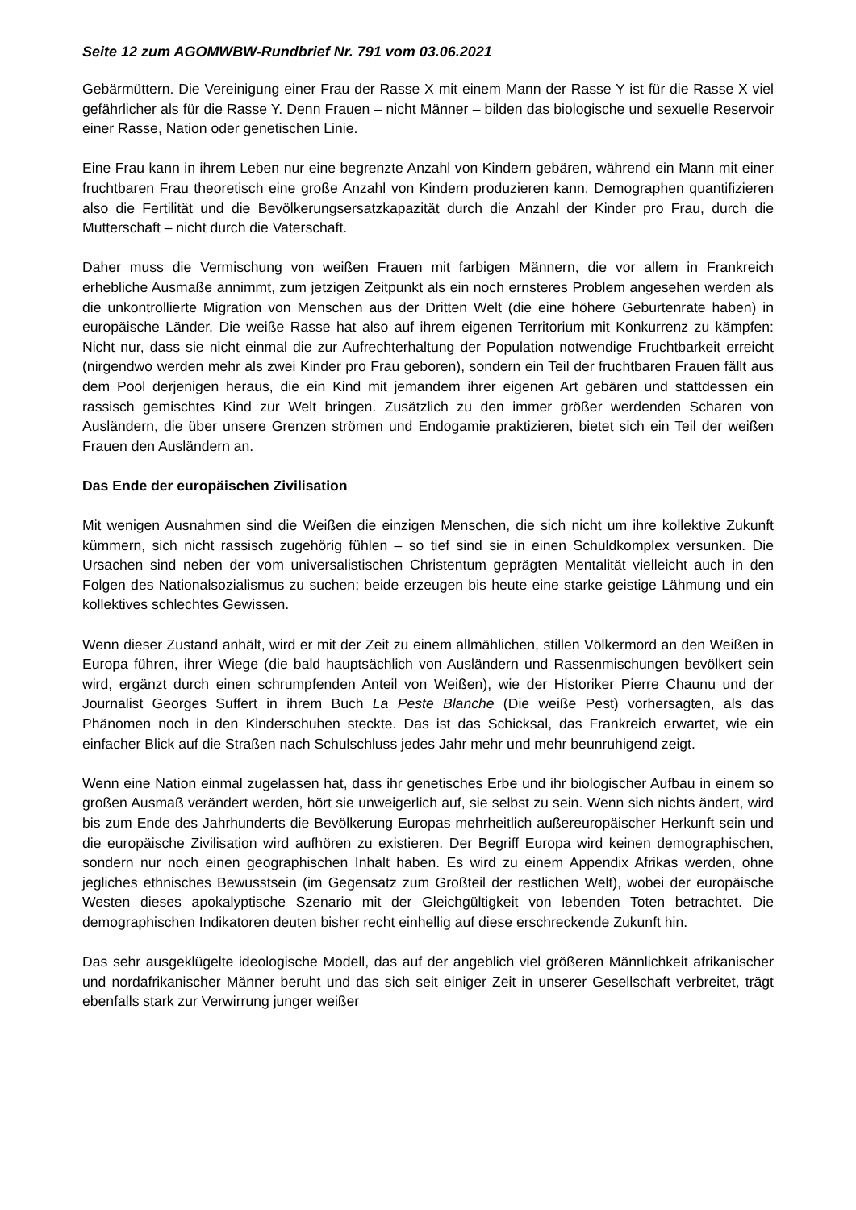Seite 12 zum AGOMWBW-Rundbrief Nr. 791 vom 03.06.2021
Gebärmüttern. Die Vereinigung einer Frau der Rasse X mit einem Mann der Rasse Y ist für die Rasse X viel gefährlicher als für die Rasse Y. Denn Frauen – nicht Männer – bilden das biologische und sexuelle Reservoir einer Rasse, Nation oder genetischen Linie.
Eine Frau kann in ihrem Leben nur eine begrenzte Anzahl von Kindern gebären, während ein Mann mit einer fruchtbaren Frau theoretisch eine große Anzahl von Kindern produzieren kann. Demographen quantifizieren also die Fertilität und die Bevölkerungsersatzkapazität durch die Anzahl der Kinder pro Frau, durch die Mutterschaft – nicht durch die Vaterschaft.
Daher muss die Vermischung von weißen Frauen mit farbigen Männern, die vor allem in Frankreich erhebliche Ausmaße annimmt, zum jetzigen Zeitpunkt als ein noch ernsteres Problem angesehen werden als die unkontrollierte Migration von Menschen aus der Dritten Welt (die eine höhere Geburtenrate haben) in europäische Länder. Die weiße Rasse hat also auf ihrem eigenen Territorium mit Konkurrenz zu kämpfen: Nicht nur, dass sie nicht einmal die zur Aufrechterhaltung der Population notwendige Fruchtbarkeit erreicht (nirgendwo werden mehr als zwei Kinder pro Frau geboren), sondern ein Teil der fruchtbaren Frauen fällt aus dem Pool derjenigen heraus, die ein Kind mit jemandem ihrer eigenen Art gebären und stattdessen ein rassisch gemischtes Kind zur Welt bringen. Zusätzlich zu den immer größer werdenden Scharen von Ausländern, die über unsere Grenzen strömen und Endogamie praktizieren, bietet sich ein Teil der weißen Frauen den Ausländern an.
Das Ende der europäischen Zivilisation
Mit wenigen Ausnahmen sind die Weißen die einzigen Menschen, die sich nicht um ihre kollektive Zukunft kümmern, sich nicht rassisch zugehörig fühlen – so tief sind sie in einen Schuldkomplex versunken. Die Ursachen sind neben der vom universalistischen Christentum geprägten Mentalität vielleicht auch in den Folgen des Nationalsozialismus zu suchen; beide erzeugen bis heute eine starke geistige Lähmung und ein kollektives schlechtes Gewissen.
Wenn dieser Zustand anhält, wird er mit der Zeit zu einem allmählichen, stillen Völkermord an den Weißen in Europa führen, ihrer Wiege (die bald hauptsächlich von Ausländern und Rassenmischungen bevölkert sein wird, ergänzt durch einen schrumpfenden Anteil von Weißen), wie der Historiker Pierre Chaunu und der Journalist Georges Suffert in ihrem Buch La Peste Blanche (Die weiße Pest) vorhersagten, als das Phänomen noch in den Kinderschuhen steckte. Das ist das Schicksal, das Frankreich erwartet, wie ein einfacher Blick auf die Straßen nach Schulschluss jedes Jahr mehr und mehr beunruhigend zeigt.
Wenn eine Nation einmal zugelassen hat, dass ihr genetisches Erbe und ihr biologischer Aufbau in einem so großen Ausmaß verändert werden, hört sie unweigerlich auf, sie selbst zu sein. Wenn sich nichts ändert, wird bis zum Ende des Jahrhunderts die Bevölkerung Europas mehrheitlich außereuropäischer Herkunft sein und die europäische Zivilisation wird aufhören zu existieren. Der Begriff Europa wird keinen demographischen, sondern nur noch einen geographischen Inhalt haben. Es wird zu einem Appendix Afrikas werden, ohne jegliches ethnisches Bewusstsein (im Gegensatz zum Großteil der restlichen Welt), wobei der europäische Westen dieses apokalyptische Szenario mit der Gleichgültigkeit von lebenden Toten betrachtet. Die demographischen Indikatoren deuten bisher recht einhellig auf diese erschreckende Zukunft hin.
Das sehr ausgeklügelte ideologische Modell, das auf der angeblich viel größeren Männlichkeit afrikanischer und nordafrikanischer Männer beruht und das sich seit einiger Zeit in unserer Gesellschaft verbreitet, trägt ebenfalls stark zur Verwirrung junger weißer